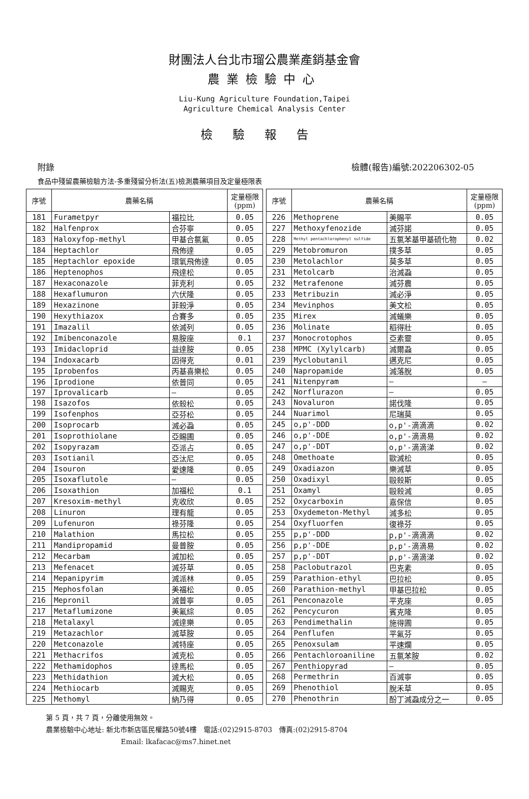財團法人台北市瑠公農業產銷基金會
農業檢驗中心
Liu-Kung Agriculture Foundation,Taipei
Agriculture Chemical Analysis Center
檢驗報告
附錄 檢體(報告)編號:202206302-05
食品中殘留農藥檢驗方法-多重殘留分析法(五)檢測農藥項目及定量極限表
| 序號 | 農藥名稱 | | 定量極限 (ppm) |
| --- | --- | --- | --- |
| 181 | Furametpyr | 福拉比 | 0.05 |
| 182 | Halfenprox | 合芬寧 | 0.05 |
| 183 | Haloxyfop-methyl | 甲基合氯氟 | 0.05 |
| 184 | Heptachlor | 飛佈達 | 0.05 |
| 185 | Heptachlor epoxide | 環氧飛佈達 | 0.05 |
| 186 | Heptenophos | 飛達松 | 0.05 |
| 187 | Hexaconazole | 菲克利 | 0.05 |
| 188 | Hexaflumuron | 六伏隆 | 0.05 |
| 189 | Hexazinone | 菲殺淨 | 0.05 |
| 190 | Hexythiazox | 合賽多 | 0.05 |
| 191 | Imazalil | 依滅列 | 0.05 |
| 192 | Imibenconazole | 易胺座 | 0.1 |
| 193 | Imidacloprid | 益達胺 | 0.05 |
| 194 | Indoxacarb | 因得克 | 0.01 |
| 195 | Iprobenfos | 丙基喜樂松 | 0.05 |
| 196 | Iprodione | 依普同 | 0.05 |
| 197 | Iprovalicarb | — | 0.05 |
| 198 | Isazofos | 依殺松 | 0.05 |
| 199 | Isofenphos | 亞芬松 | 0.05 |
| 200 | Isoprocarb | 滅必蝨 | 0.05 |
| 201 | Isoprothiolane | 亞賜圃 | 0.05 |
| 202 | Isopyrazam | 亞派占 | 0.05 |
| 203 | Isotianil | 亞汰尼 | 0.05 |
| 204 | Isouron | 愛速隆 | 0.05 |
| 205 | Isoxaflutole | — | 0.05 |
| 206 | Isoxathion | 加福松 | 0.1 |
| 207 | Kresoxim-methyl | 克收欣 | 0.05 |
| 208 | Linuron | 理有龍 | 0.05 |
| 209 | Lufenuron | 祿芬隆 | 0.05 |
| 210 | Malathion | 馬拉松 | 0.05 |
| 211 | Mandipropamid | 曼普胺 | 0.05 |
| 212 | Mecarbam | 滅加松 | 0.05 |
| 213 | Mefenacet | 滅芬草 | 0.05 |
| 214 | Mepanipyrim | 滅派林 | 0.05 |
| 215 | Mephosfolan | 美福松 | 0.05 |
| 216 | Mepronil | 滅普寧 | 0.05 |
| 217 | Metaflumizone | 美氟綜 | 0.05 |
| 218 | Metalaxyl | 滅達樂 | 0.05 |
| 219 | Metazachlor | 滅草胺 | 0.05 |
| 220 | Metconazole | 滅特座 | 0.05 |
| 221 | Methacrifos | 滅克松 | 0.05 |
| 222 | Methamidophos | 達馬松 | 0.05 |
| 223 | Methidathion | 滅大松 | 0.05 |
| 224 | Methiocarb | 滅賜克 | 0.05 |
| 225 | Methomyl | 納乃得 | 0.05 |
| 序號 | 農藥名稱 | | 定量極限 (ppm) |
| --- | --- | --- | --- |
| 226 | Methoprene | 美賜平 | 0.05 |
| 227 | Methoxyfenozide | 滅芬諾 | 0.05 |
| 228 | Methyl pentachlorophenyl sulfide | 五氯苯基甲基硫化物 | 0.02 |
| 229 | Metobromuron | 撲多草 | 0.05 |
| 230 | Metolachlor | 莫多草 | 0.05 |
| 231 | Metolcarb | 治滅蝨 | 0.05 |
| 232 | Metrafenone | 滅芬農 | 0.05 |
| 233 | Metribuzin | 滅必淨 | 0.05 |
| 234 | Mevinphos | 美文松 | 0.05 |
| 235 | Mirex | 滅蟻樂 | 0.05 |
| 236 | Molinate | 稻得壯 | 0.05 |
| 237 | Monocrotophos | 亞素靈 | 0.05 |
| 238 | MPMC (Xylylcarb) | 滅爾蝨 | 0.05 |
| 239 | Myclobutanil | 邁克尼 | 0.05 |
| 240 | Napropamide | 滅落脫 | 0.05 |
| 241 | Nitenpyram | — | — |
| 242 | Norflurazon | — | 0.05 |
| 243 | Novaluron | 諾伐隆 | 0.05 |
| 244 | Nuarimol | 尼瑞莫 | 0.05 |
| 245 | o,p'-DDD | o,p'-滴滴滴 | 0.02 |
| 246 | o,p'-DDE | o,p'-滴滴易 | 0.02 |
| 247 | o,p'-DDT | o,p'-滴滴涕 | 0.02 |
| 248 | Omethoate | 歐滅松 | 0.05 |
| 249 | Oxadiazon | 樂滅草 | 0.05 |
| 250 | Oxadixyl | 毆殺斯 | 0.05 |
| 251 | Oxamyl | 毆殺滅 | 0.05 |
| 252 | Oxycarboxin | 嘉保信 | 0.05 |
| 253 | Oxydemeton-Methyl | 滅多松 | 0.05 |
| 254 | Oxyfluorfen | 復祿芬 | 0.05 |
| 255 | p,p'-DDD | p,p'-滴滴滴 | 0.02 |
| 256 | p,p'-DDE | p,p'-滴滴易 | 0.02 |
| 257 | p,p'-DDT | p,p'-滴滴涕 | 0.02 |
| 258 | Paclobutrazol | 巴克素 | 0.05 |
| 259 | Parathion-ethyl | 巴拉松 | 0.05 |
| 260 | Parathion-methyl | 甲基巴拉松 | 0.05 |
| 261 | Penconazole | 平克座 | 0.05 |
| 262 | Pencycuron | 賓克隆 | 0.05 |
| 263 | Pendimethalin | 施得圃 | 0.05 |
| 264 | Penflufen | 平氟芬 | 0.05 |
| 265 | Penoxsulam | 平速爛 | 0.05 |
| 266 | Pentachloroaniline | 五氯苯胺 | 0.02 |
| 267 | Penthiopyrad | — | 0.05 |
| 268 | Permethrin | 百滅寧 | 0.05 |
| 269 | Phenothiol | 脫禾草 | 0.05 |
| 270 | Phenothrin | 酚丁滅蝨成分之一 | 0.05 |
第 5 頁，共 7 頁，分離使用無效。
農業檢驗中心地址: 新北市新店區民權路50號4樓　電話:(02)2915-8703　傳真:(02)2915-8704
Email: lkafacac@ms7.hinet.net